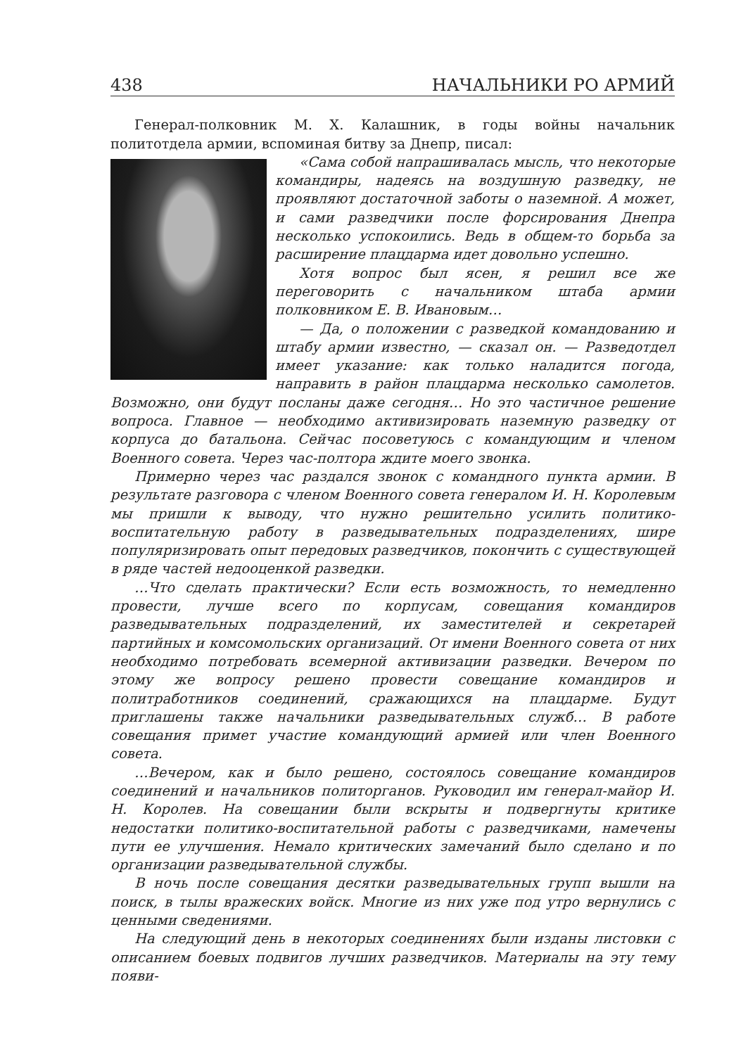438 НАЧАЛЬНИКИ РО АРМИЙ
Генерал-полковник М. Х. Калашник, в годы войны начальник политотдела армии, вспоминая битву за Днепр, писал:
«Сама собой напрашивалась мысль, что некоторые командиры, надеясь на воздушную разведку, не проявляют достаточной заботы о наземной. А может, и сами разведчики после форсирования Днепра несколько успокоились. Ведь в общем-то борьба за расширение плацдарма идет довольно успешно.
Хотя вопрос был ясен, я решил все же переговорить с начальником штаба армии полковником Е. В. Ивановым…
— Да, о положении с разведкой командованию и штабу армии известно, — сказал он. — Разведотдел имеет указание: как только наладится погода, направить в район плацдарма несколько самолетов. Возможно, они будут посланы даже сегодня… Но это частичное решение вопроса. Главное — необходимо активизировать наземную разведку от корпуса до батальона. Сейчас посоветуюсь с командующим и членом Военного совета. Через час-полтора ждите моего звонка.
Примерно через час раздался звонок с командного пункта армии. В результате разговора с членом Военного совета генералом И. Н. Королевым мы пришли к выводу, что нужно решительно усилить политико-воспитательную работу в разведывательных подразделениях, шире популяризировать опыт передовых разведчиков, покончить с существующей в ряде частей недооценкой разведки.
…Что сделать практически? Если есть возможность, то немедленно провести, лучше всего по корпусам, совещания командиров разведывательных подразделений, их заместителей и секретарей партийных и комсомольских организаций. От имени Военного совета от них необходимо потребовать всемерной активизации разведки. Вечером по этому же вопросу решено провести совещание командиров и политработников соединений, сражающихся на плацдарме. Будут приглашены также начальники разведывательных служб… В работе совещания примет участие командующий армией или член Военного совета.
…Вечером, как и было решено, состоялось совещание командиров соединений и начальников политорганов. Руководил им генерал-майор И. Н. Королев. На совещании были вскрыты и подвергнуты критике недостатки политико-воспитательной работы с разведчиками, намечены пути ее улучшения. Немало критических замечаний было сделано и по организации разведывательной службы.
В ночь после совещания десятки разведывательных групп вышли на поиск, в тылы вражеских войск. Многие из них уже под утро вернулись с ценными сведениями.
На следующий день в некоторых соединениях были изданы листовки с описанием боевых подвигов лучших разведчиков. Материалы на эту тему появи-